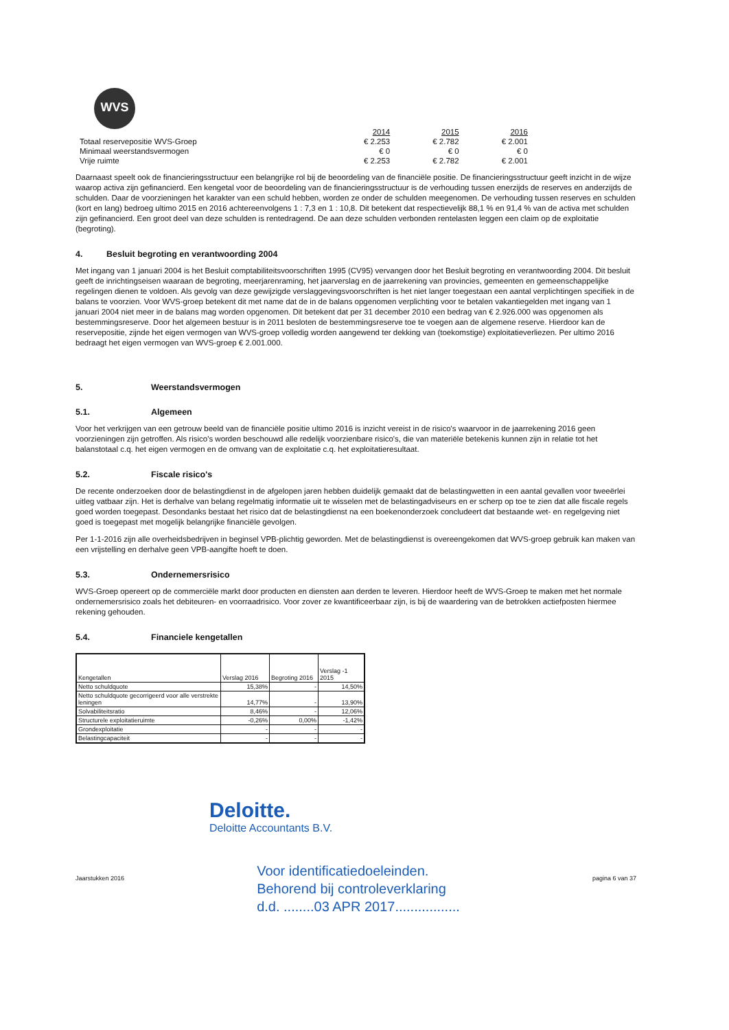WVS
| | 2014 | 2015 | 2016 |
| Totaal reservepositie WVS-Groep | € 2.253 | € 2.782 | € 2.001 |
| Minimaal weerstandsvermogen | € 0 | € 0 | € 0 |
| Vrije ruimte | € 2.253 | € 2.782 | € 2.001 |
Daarnaast speelt ook de financieringsstructuur een belangrijke rol bij de beoordeling van de financiële positie. De financieringsstructuur geeft inzicht in de wijze waarop activa zijn gefinancierd. Een kengetal voor de beoordeling van de financieringsstructuur is de verhouding tussen enerzijds de reserves en anderzijds de schulden. Daar de voorzieningen het karakter van een schuld hebben, worden ze onder de schulden meegenomen. De verhouding tussen reserves en schulden (kort en lang) bedroeg ultimo 2015 en 2016 achtereenvolgens 1 : 7,3 en 1 : 10,8. Dit betekent dat respectievelijk 88,1 % en 91,4 % van de activa met schulden zijn gefinancierd. Een groot deel van deze schulden is rentedragend. De aan deze schulden verbonden rentelasten leggen een claim op de exploitatie (begroting).
4. Besluit begroting en verantwoording 2004
Met ingang van 1 januari 2004 is het Besluit comptabiliteitsvoorschriften 1995 (CV95) vervangen door het Besluit begroting en verantwoording 2004. Dit besluit geeft de inrichtingseisen waaraan de begroting, meerjarenraming, het jaarverslag en de jaarrekening van provincies, gemeenten en gemeenschappelijke regelingen dienen te voldoen. Als gevolg van deze gewijzigde verslaggevingsvoorschriften is het niet langer toegestaan een aantal verplichtingen specifiek in de balans te voorzien. Voor WVS-groep betekent dit met name dat de in de balans opgenomen verplichting voor te betalen vakantiegelden met ingang van 1 januari 2004 niet meer in de balans mag worden opgenomen. Dit betekent dat per 31 december 2010 een bedrag van € 2.926.000 was opgenomen als bestemmingsreserve. Door het algemeen bestuur is in 2011 besloten de bestemmingsreserve toe te voegen aan de algemene reserve. Hierdoor kan de reservepositie, zijnde het eigen vermogen van WVS-groep volledig worden aangewend ter dekking van (toekomstige) exploitatieverliezen. Per ultimo 2016 bedraagt het eigen vermogen van WVS-groep € 2.001.000.
5. Weerstandsvermogen
5.1. Algemeen
Voor het verkrijgen van een getrouw beeld van de financiële positie ultimo 2016 is inzicht vereist in de risico's waarvoor in de jaarrekening 2016 geen voorzieningen zijn getroffen. Als risico's worden beschouwd alle redelijk voorzienbare risico's, die van materiële betekenis kunnen zijn in relatie tot het balanstotaal c.q. het eigen vermogen en de omvang van de exploitatie c.q. het exploitatieresultaat.
5.2. Fiscale risico's
De recente onderzoeken door de belastingdienst in de afgelopen jaren hebben duidelijk gemaakt dat de belastingwetten in een aantal gevallen voor tweeërlei uitleg vatbaar zijn. Het is derhalve van belang regelmatig informatie uit te wisselen met de belastingadviseurs en er scherp op toe te zien dat alle fiscale regels goed worden toegepast. Desondanks bestaat het risico dat de belastingdienst na een boekenonderzoek concludeert dat bestaande wet- en regelgeving niet goed is toegepast met mogelijk belangrijke financiële gevolgen.
Per 1-1-2016 zijn alle overheidsbedrijven in beginsel VPB-plichtig geworden. Met de belastingdienst is overeengekomen dat WVS-groep gebruik kan maken van een vrijstelling en derhalve geen VPB-aangifte hoeft te doen.
5.3. Ondernemersrisico
WVS-Groep opereert op de commerciële markt door producten en diensten aan derden te leveren. Hierdoor heeft de WVS-Groep te maken met het normale ondernemersrisico zoals het debiteuren- en voorraadrisico. Voor zover ze kwantificeerbaar zijn, is bij de waardering van de betrokken actiefposten hiermee rekening gehouden.
5.4. Financiele kengetallen
| Kengetallen | Verslag 2016 | Begroting 2016 | Verslag -1 2015 |
| --- | --- | --- | --- |
| Netto schuldquote | 15,38% | - | 14,50% |
| Netto schuldquote gecorrigeerd voor alle verstrekte leningen | 14,77% | - | 13,90% |
| Solvabiliteitsratio | 8,46% | - | 12,06% |
| Structurele exploitatieruimte | -0,26% | 0,00% | -1,42% |
| Grondexploitatie | - | - | - |
| Belastingcapaciteit | - | - | - |
Deloitte.
Deloitte Accountants B.V.
Jaarstukken 2016 Voor identificatiedoeleinden.
Behorend bij controleverklaring
d.d. ........03 APR 2017................. pagina 6 van 37